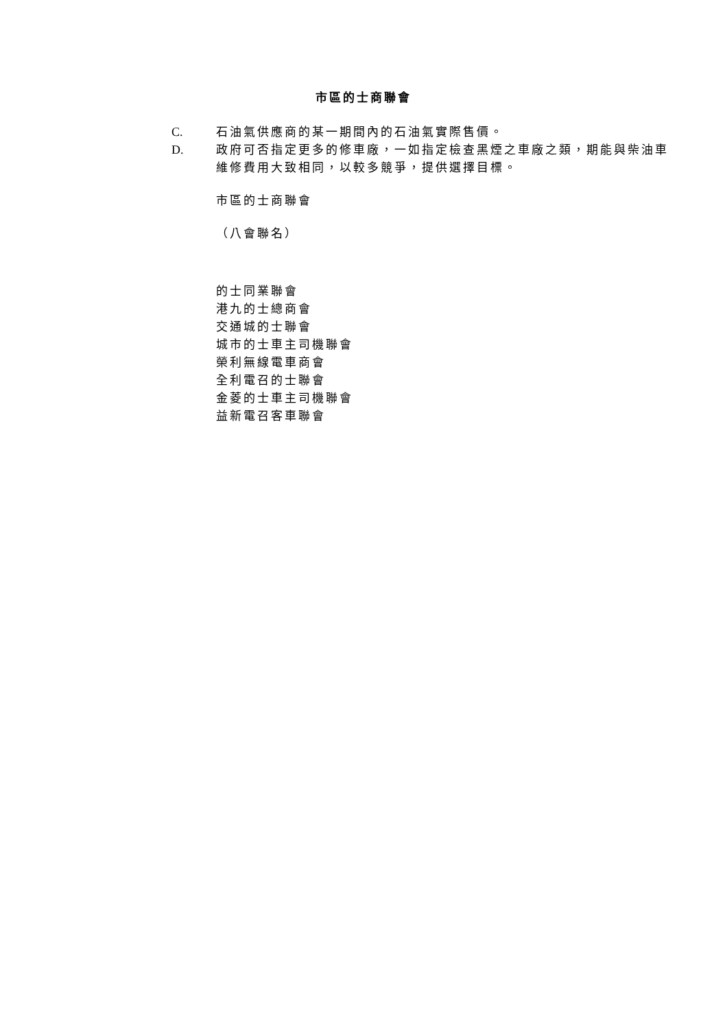市區的士商聯會
C. 石油氣供應商的某一期間內的石油氣實際售價。
D. 政府可否指定更多的修車廠，一如指定檢查黑煙之車廠之類，期能與柴油車維修費用大致相同，以較多競爭，提供選擇目標。
市區的士商聯會
（八會聯名）
的士同業聯會
港九的士總商會
交通城的士聯會
城市的士車主司機聯會
榮利無線電車商會
全利電召的士聯會
金菱的士車主司機聯會
益新電召客車聯會